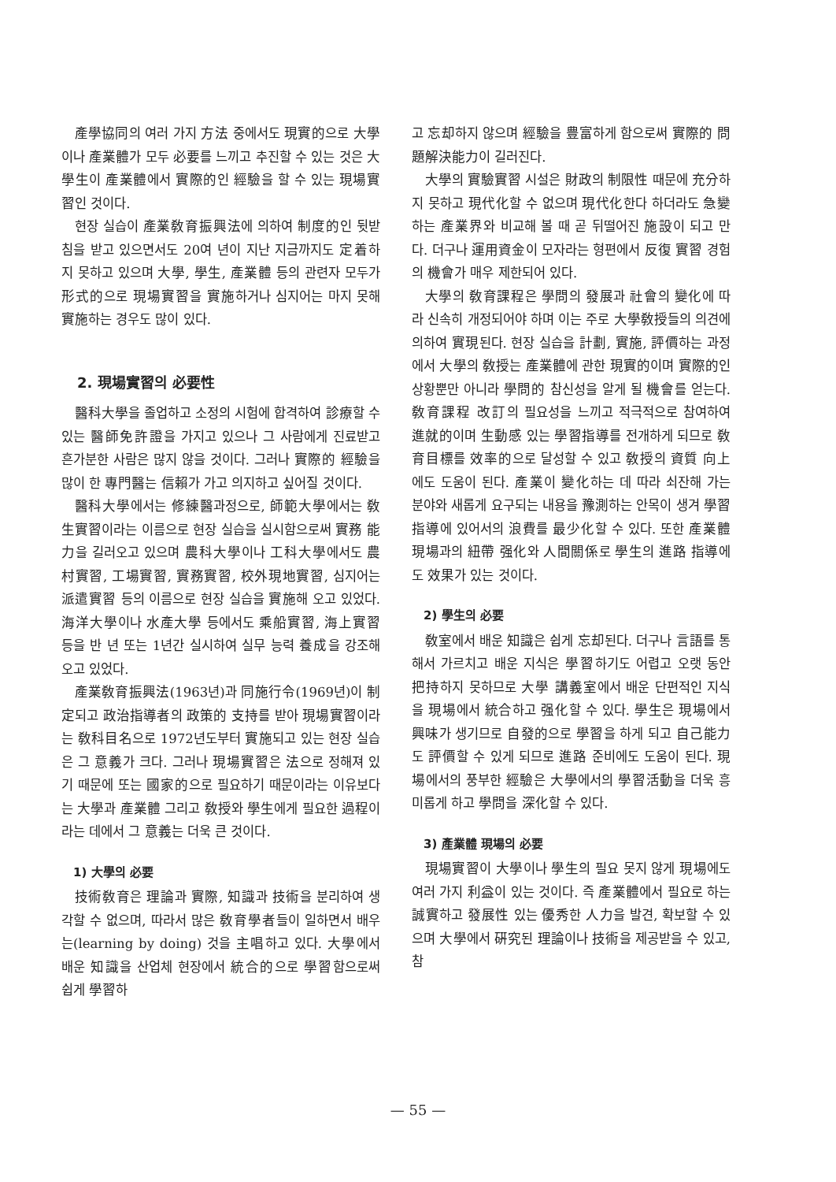產學協同의 여러 가지 方法 중에서도 現實的으로 大學이나 產業體가 모두 必要를 느끼고 추진할 수 있는 것은 大學生이 產業體에서 實際的인 經驗을 할 수 있는 現場實習인 것이다.
현장 실습이 產業敎育振興法에 의하여 制度的인 뒷받침을 받고 있으면서도 20여 년이 지난 지금까지도 定着하지 못하고 있으며 大學, 學生, 產業體 등의 관련자 모두가 形式的으로 現場實習을 實施하거나 심지어는 마지 못해 實施하는 경우도 많이 있다.
2. 現場實習의 必要性
醫科大學을 졸업하고 소정의 시험에 합격하여 診療할 수 있는 醫師免許證을 가지고 있으나 그 사람에게 진료받고 흔가분한 사람은 많지 않을 것이다. 그러나 實際的 經驗을 많이 한 專門醫는 信賴가 가고 의지하고 싶어질 것이다.
醫科大學에서는 修練醫과정으로, 師範大學에서는 敎生實習이라는 이름으로 현장 실습을 실시함으로써 實務 能力을 길러오고 있으며 農科大學이나 工科大學에서도 農村實習, 工場實習, 實務實習, 校外現地實習, 심지어는 派遣實習 등의 이름으로 현장 실습을 實施해 오고 있었다. 海洋大學이나 水產大學 등에서도 乘船實習, 海上實習 등을 반 년 또는 1년간 실시하여 실무 능력 養成을 강조해 오고 있었다.
產業敎育振興法(1963년)과 同施行令(1969년)이 制定되고 政治指導者의 政策的 支持를 받아 現場實習이라는 敎科目名으로 1972년도부터 實施되고 있는 현장 실습은 그 意義가 크다. 그러나 現場實習은 法으로 정해져 있기 때문에 또는 國家的으로 필요하기 때문이라는 이유보다는 大學과 產業體 그리고 敎授와 學生에게 필요한 過程이라는 데에서 그 意義는 더욱 큰 것이다.
1) 大學의 必要
技術敎育은 理論과 實際, 知識과 技術을 분리하여 생각할 수 없으며, 따라서 많은 敎育學者들이 일하면서 배우는(learning by doing) 것을 主唱하고 있다. 大學에서 배운 知識을 산업체 현장에서 統合的으로 學習함으로써 쉽게 學習하
고 忘却하지 않으며 經驗을 豊富하게 함으로써 實際的 問題解決能力이 길러진다.
大學의 實驗實習 시설은 財政의 制限性 때문에 充分하지 못하고 現代化할 수 없으며 現代化한다 하더라도 急變하는 產業界와 비교해 볼 때 곧 뒤떨어진 施設이 되고 만다. 더구나 運用資金이 모자라는 형편에서 反復 實習 경험의 機會가 매우 제한되어 있다.
大學의 敎育課程은 學問의 發展과 社會의 變化에 따라 신속히 개정되어야 하며 이는 주로 大學敎授들의 의견에 의하여 實現된다. 현장 실습을 計劃, 實施, 評價하는 과정에서 大學의 敎授는 產業體에 관한 現實的이며 實際的인 상황뿐만 아니라 學問的 참신성을 알게 될 機會를 얻는다. 敎育課程 改訂의 필요성을 느끼고 적극적으로 참여하여 進就的이며 生動感 있는 學習指導를 전개하게 되므로 敎育目標를 效率的으로 달성할 수 있고 敎授의 資質 向上에도 도움이 된다. 產業이 變化하는 데 따라 쇠잔해 가는 분야와 새롭게 요구되는 내용을 豫測하는 안목이 생겨 學習指導에 있어서의 浪費를 最少化할 수 있다. 또한 產業體 現場과의 紐帶 强化와 人間關係로 學生의 進路 指導에도 效果가 있는 것이다.
2) 學生의 必要
敎室에서 배운 知識은 쉽게 忘却된다. 더구나 言語를 통해서 가르치고 배운 지식은 學習하기도 어렵고 오랫 동안 把持하지 못하므로 大學 講義室에서 배운 단편적인 지식을 現場에서 統合하고 强化할 수 있다. 學生은 現場에서 興味가 생기므로 自發的으로 學習을 하게 되고 自己能力도 評價할 수 있게 되므로 進路 준비에도 도움이 된다. 現場에서의 풍부한 經驗은 大學에서의 學習活動을 더욱 흥미롭게 하고 學問을 深化할 수 있다.
3) 產業體 現場의 必要
現場實習이 大學이나 學生의 필요 못지 않게 現場에도 여러 가지 利益이 있는 것이다. 즉 產業體에서 필요로 하는 誠實하고 發展性 있는 優秀한 人力을 발견, 확보할 수 있으며 大學에서 硏究된 理論이나 技術을 제공받을 수 있고, 참
— 55 —